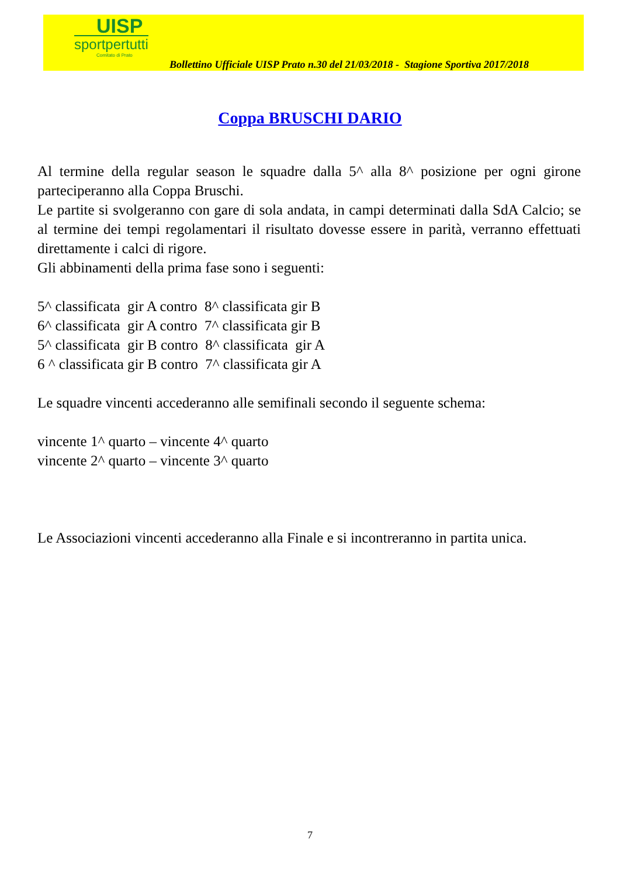UISP
sportpertutti
Comitato di Prato
Bollettino Ufficiale UISP Prato n.30 del 21/03/2018 - Stagione Sportiva 2017/2018
Coppa BRUSCHI DARIO
Al termine della regular season le squadre dalla 5^ alla 8^ posizione per ogni girone parteciperanno alla Coppa Bruschi.
Le partite si svolgeranno con gare di sola andata, in campi determinati dalla SdA Calcio; se al termine dei tempi regolamentari il risultato dovesse essere in parità, verranno effettuati direttamente i calci di rigore.
Gli abbinamenti della prima fase sono i seguenti:
5^ classificata gir A contro 8^ classificata gir B
6^ classificata gir A contro 7^ classificata gir B
5^ classificata gir B contro 8^ classificata gir A
6 ^ classificata gir B contro 7^ classificata gir A
Le squadre vincenti accederanno alle semifinali secondo il seguente schema:
vincente 1^ quarto – vincente 4^ quarto
vincente 2^ quarto – vincente 3^ quarto
Le Associazioni vincenti accederanno alla Finale e si incontreranno in partita unica.
7